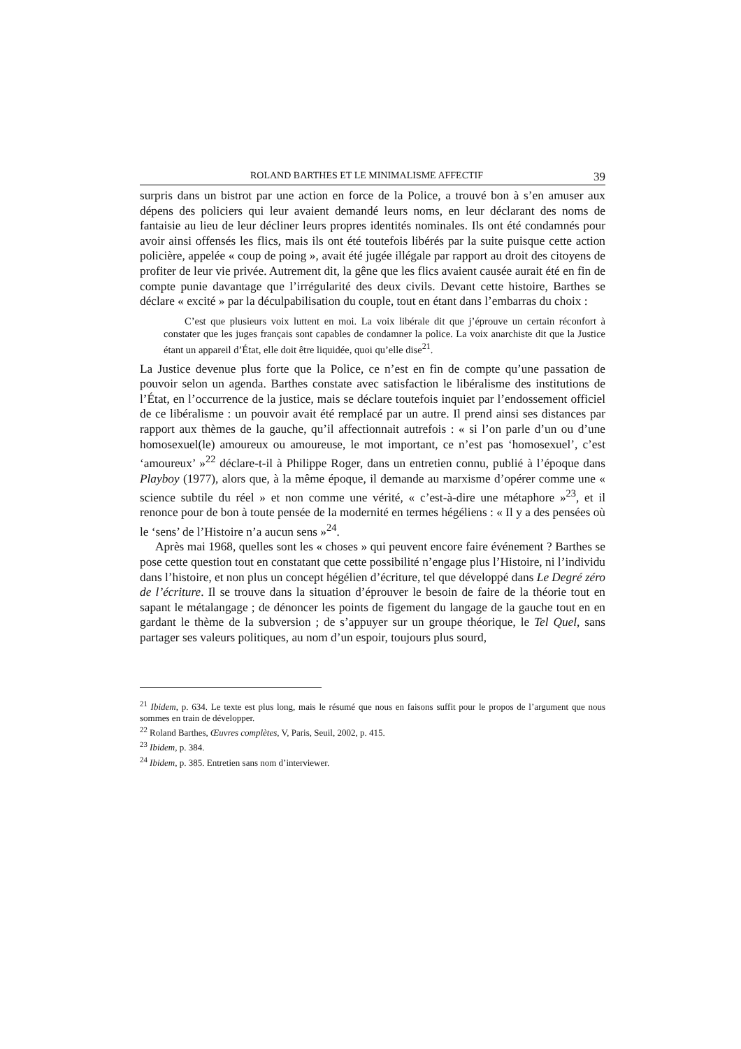ROLAND BARTHES ET LE MINIMALISME AFFECTIF 39
surpris dans un bistrot par une action en force de la Police, a trouvé bon à s’en amuser aux dépens des policiers qui leur avaient demandé leurs noms, en leur déclarant des noms de fantaisie au lieu de leur décliner leurs propres identités nominales. Ils ont été condamnés pour avoir ainsi offensés les flics, mais ils ont été toutefois libérés par la suite puisque cette action policière, appelée « coup de poing », avait été jugée illégale par rapport au droit des citoyens de profiter de leur vie privée. Autrement dit, la gêne que les flics avaient causée aurait été en fin de compte punie davantage que l’irrégularité des deux civils. Devant cette histoire, Barthes se déclare « excité » par la déculpabilisation du couple, tout en étant dans l’embarras du choix :
C’est que plusieurs voix luttent en moi. La voix libérale dit que j’éprouve un certain réconfort à constater que les juges français sont capables de condamner la police. La voix anarchiste dit que la Justice étant un appareil d’État, elle doit être liquidée, quoi qu’elle dise<sup>21</sup>.
La Justice devenue plus forte que la Police, ce n’est en fin de compte qu’une passation de pouvoir selon un agenda. Barthes constate avec satisfaction le libéralisme des institutions de l’État, en l’occurrence de la justice, mais se déclare toutefois inquiet par l’endossement officiel de ce libéralisme : un pouvoir avait été remplacé par un autre. Il prend ainsi ses distances par rapport aux thèmes de la gauche, qu’il affectionnait autrefois : « si l’on parle d’un ou d’une homosexuel(le) amoureux ou amoureuse, le mot important, ce n’est pas ‘homosexuel’, c’est ‘amoureux’ »<sup>22</sup> déclare-t-il à Philippe Roger, dans un entretien connu, publié à l’époque dans Playboy (1977), alors que, à la même époque, il demande au marxisme d’opérer comme une « science subtile du réel » et non comme une vérité, « c’est-à-dire une métaphore »<sup>23</sup>, et il renonce pour de bon à toute pensée de la modernité en termes hégéliens : « Il y a des pensées où le ‘sens’ de l’Histoire n’a aucun sens »<sup>24</sup>.
Après mai 1968, quelles sont les « choses » qui peuvent encore faire événement ? Barthes se pose cette question tout en constatant que cette possibilité n’engage plus l’Histoire, ni l’individu dans l’histoire, et non plus un concept hégélien d’écriture, tel que développé dans Le Degré zéro de l’écriture. Il se trouve dans la situation d’éprouver le besoin de faire de la théorie tout en sapant le métalangage ; de dénoncer les points de figement du langage de la gauche tout en en gardant le thème de la subversion ; de s’appuyer sur un groupe théorique, le Tel Quel, sans partager ses valeurs politiques, au nom d’un espoir, toujours plus sourd,
<sup>21</sup> Ibidem, p. 634. Le texte est plus long, mais le résumé que nous en faisons suffit pour le propos de l’argument que nous sommes en train de développer.
<sup>22</sup> Roland Barthes, Œuvres complètes, V, Paris, Seuil, 2002, p. 415.
<sup>23</sup> Ibidem, p. 384.
<sup>24</sup> Ibidem, p. 385. Entretien sans nom d’interviewer.